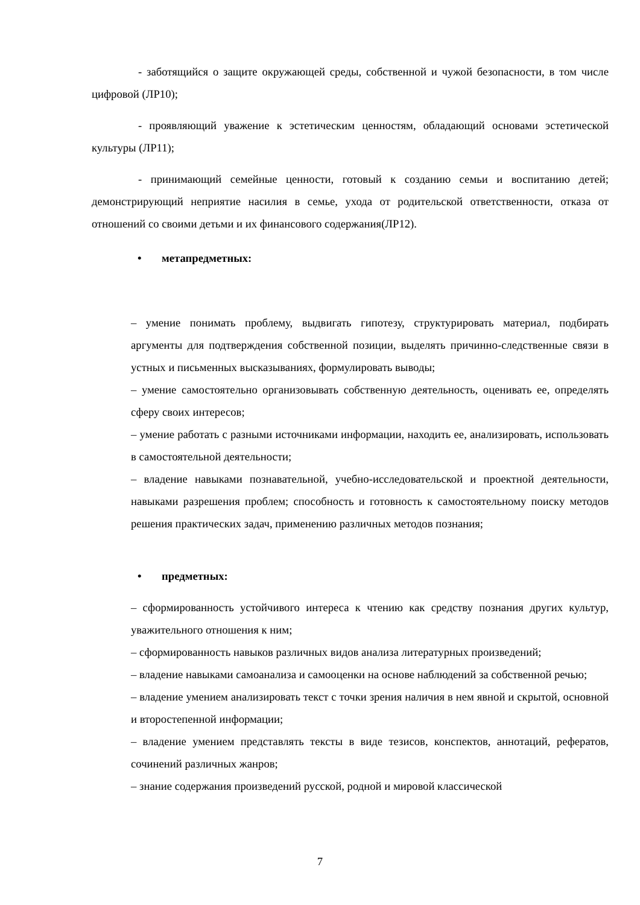- заботящийся о защите окружающей среды, собственной и чужой безопасности, в том числе цифровой (ЛР10);
- проявляющий уважение к эстетическим ценностям, обладающий основами эстетической культуры (ЛР11);
- принимающий семейные ценности, готовый к созданию семьи и воспитанию детей; демонстрирующий неприятие насилия в семье, ухода от родительской ответственности, отказа от отношений со своими детьми и их финансового содержания(ЛР12).
• метапредметных:
– умение понимать проблему, выдвигать гипотезу, структурировать материал, подбирать аргументы для подтверждения собственной позиции, выделять причинно-следственные связи в устных и письменных высказываниях, формулировать выводы;
– умение самостоятельно организовывать собственную деятельность, оценивать ее, определять сферу своих интересов;
– умение работать с разными источниками информации, находить ее, анализировать, использовать в самостоятельной деятельности;
– владение навыками познавательной, учебно-исследовательской и проектной деятельности, навыками разрешения проблем; способность и готовность к самостоятельному поиску методов решения практических задач, применению различных методов познания;
• предметных:
– сформированность устойчивого интереса к чтению как средству познания других культур, уважительного отношения к ним;
– сформированность навыков различных видов анализа литературных произведений;
– владение навыками самоанализа и самооценки на основе наблюдений за собственной речью;
– владение умением анализировать текст с точки зрения наличия в нем явной и скрытой, основной и второстепенной информации;
– владение умением представлять тексты в виде тезисов, конспектов, аннотаций, рефератов, сочинений различных жанров;
– знание содержания произведений русской, родной и мировой классической
7